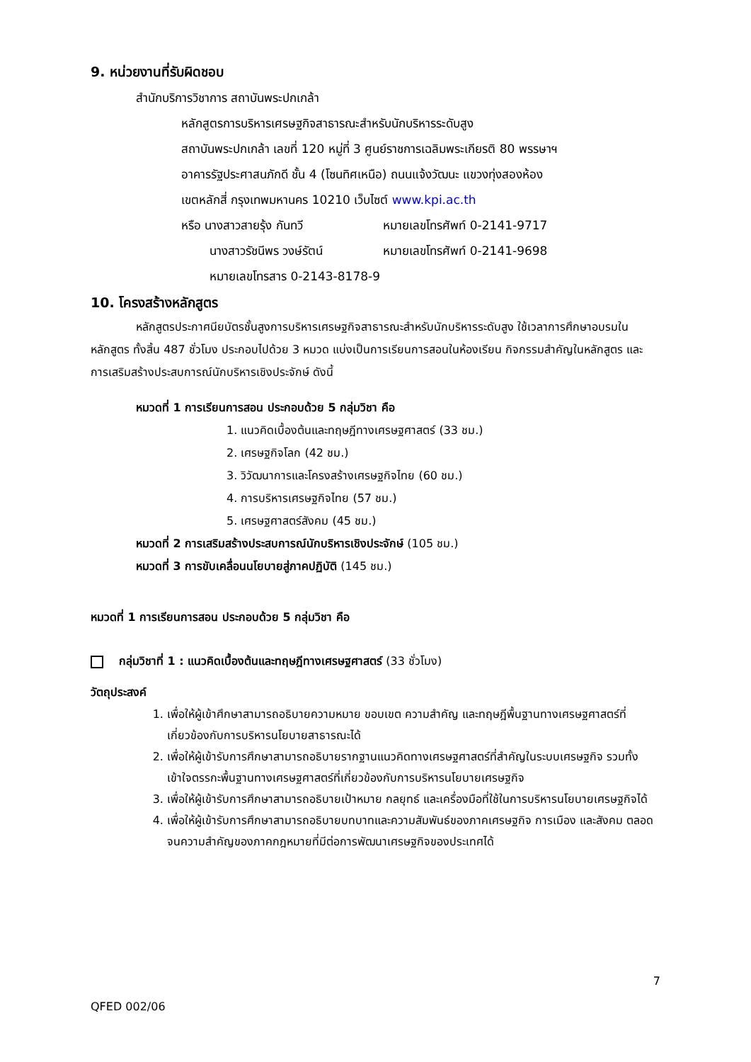9. หน่วยงานที่รับผิดชอบ
สำนักบริการวิชาการ สถาบันพระปกเกล้า
หลักสูตรการบริหารเศรษฐกิจสาธารณะสำหรับนักบริหารระดับสูง
สถาบันพระปกเกล้า เลขที่ 120 หมู่ที่ 3 ศูนย์ราชการเฉลิมพระเกียรติ 80 พรรษาฯ
อาคารรัฐประศาสนภักดี ชั้น 4 (โซนทิศเหนือ) ถนนแจ้งวัฒนะ แขวงทุ่งสองห้อง
เขตหลักสี่ กรุงเทพมหานคร 10210 เว็บไซต์ www.kpi.ac.th
หรือ นางสาวสายรุ้ง กันทวี หมายเลขโทรศัพท์ 0-2141-9717
นางสาวรัชนีพร วงษ์รัตน์ หมายเลขโทรศัพท์ 0-2141-9698
หมายเลขโทรสาร 0-2143-8178-9
10. โครงสร้างหลักสูตร
หลักสูตรประกาศนียบัตรชั้นสูงการบริหารเศรษฐกิจสาธารณะสำหรับนักบริหารระดับสูง ใช้เวลาการศึกษาอบรมในหลักสูตร ทั้งสิ้น 487 ชั่วโมง ประกอบไปด้วย 3 หมวด แบ่งเป็นการเรียนการสอนในห้องเรียน กิจกรรมสำคัญในหลักสูตร และการเสริมสร้างประสบการณ์นักบริหารเชิงประจักษ์ ดังนี้
หมวดที่ 1 การเรียนการสอน ประกอบด้วย 5 กลุ่มวิชา คือ
1. แนวคิดเบื้องต้นและทฤษฎีทางเศรษฐศาสตร์ (33 ชม.)
2. เศรษฐกิจโลก (42 ชม.)
3. วิวัฒนาการและโครงสร้างเศรษฐกิจไทย (60 ชม.)
4. การบริหารเศรษฐกิจไทย (57 ชม.)
5. เศรษฐศาสตร์สังคม (45 ชม.)
หมวดที่ 2 การเสริมสร้างประสบการณ์นักบริหารเชิงประจักษ์ (105 ชม.)
หมวดที่ 3 การขับเคลื่อนนโยบายสู่ภาคปฏิบัติ (145 ชม.)
หมวดที่ 1 การเรียนการสอน ประกอบด้วย 5 กลุ่มวิชา คือ
กลุ่มวิชาที่ 1 : แนวคิดเบื้องต้นและทฤษฎีทางเศรษฐศาสตร์ (33 ชั่วโมง)
วัตถุประสงค์
1. เพื่อให้ผู้เข้าศึกษาสามารถอธิบายความหมาย ขอบเขต ความสำคัญ และทฤษฎีพื้นฐานทางเศรษฐศาสตร์ที่เกี่ยวข้องกับการบริหารนโยบายสาธารณะได้
2. เพื่อให้ผู้เข้ารับการศึกษาสามารถอธิบายรากฐานแนวคิดทางเศรษฐศาสตร์ที่สำคัญในระบบเศรษฐกิจ รวมทั้งเข้าใจตรรกะพื้นฐานทางเศรษฐศาสตร์ที่เกี่ยวข้องกับการบริหารนโยบายเศรษฐกิจ
3. เพื่อให้ผู้เข้ารับการศึกษาสามารถอธิบายเป้าหมาย กลยุทธ์ และเครื่องมือที่ใช้ในการบริหารนโยบายเศรษฐกิจได้
4. เพื่อให้ผู้เข้ารับการศึกษาสามารถอธิบายบทบาทและความสัมพันธ์ของภาคเศรษฐกิจ การเมือง และสังคม ตลอดจนความสำคัญของภาคกฎหมายที่มีต่อการพัฒนาเศรษฐกิจของประเทศได้
7
QFED 002/06